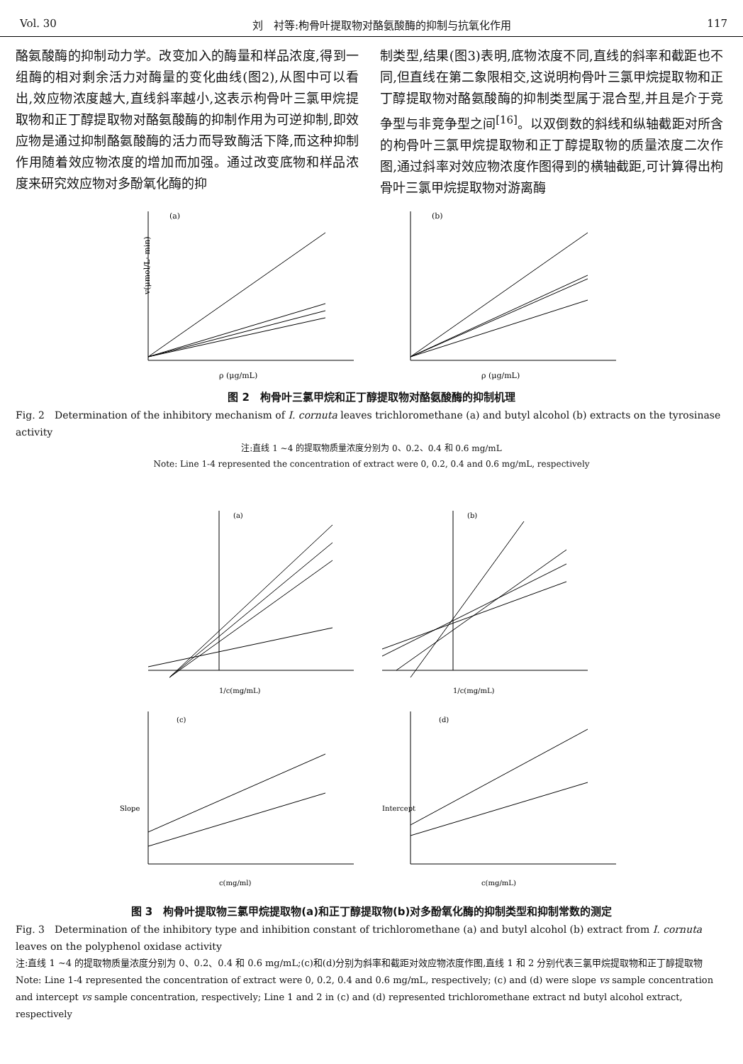Vol. 30 刘　衬等:枸骨叶提取物对酪氨酸酶的抑制与抗氧化作用 117
酪氨酸酶的抑制动力学。改变加入的酶量和样品浓度,得到一组酶的相对剩余活力对酶量的变化曲线(图2),从图中可以看出,效应物浓度越大,直线斜率越小,这表示枸骨叶三氯甲烷提取物和正丁醇提取物对酪氨酸酶的抑制作用为可逆抑制,即效应物是通过抑制酪氨酸酶的活力而导致酶活下降,而这种抑制作用随着效应物浓度的增加而加强。通过改变底物和样品浓度来研究效应物对多酚氧化酶的抑
制类型,结果(图3)表明,底物浓度不同,直线的斜率和截距也不同,但直线在第二象限相交,这说明枸骨叶三氯甲烷提取物和正丁醇提取物对酪氨酸酶的抑制类型属于混合型,并且是介于竞争型与非竞争型之间<sup>[16]</sup>。以双倒数的斜线和纵轴截距对所含的枸骨叶三氯甲烷提取物和正丁醇提取物的质量浓度二次作图,通过斜率对效应物浓度作图得到的横轴截距,可计算得出枸骨叶三氯甲烷提取物对游离酶
(a)
v(μmol/L· min)
ρ (μg/mL)
(b)
ρ (μg/mL)
图 2　枸骨叶三氯甲烷和正丁醇提取物对酪氨酸酶的抑制机理
Fig. 2　Determination of the inhibitory mechanism of I. cornuta leaves trichloromethane (a) and butyl alcohol (b) extracts on the tyrosinase activity
注:直线 1 ~4 的提取物质量浓度分别为 0、0.2、0.4 和 0.6 mg/mL
Note: Line 1-4 represented the concentration of extract were 0, 0.2, 0.4 and 0.6 mg/mL, respectively
(a)
1/c(mg/mL)
(b)
1/c(mg/mL)
(c)
Slope
c(mg/ml)
(d)
Intercept
c(mg/mL)
图 3　枸骨叶提取物三氯甲烷提取物(a)和正丁醇提取物(b)对多酚氧化酶的抑制类型和抑制常数的测定
Fig. 3　Determination of the inhibitory type and inhibition constant of trichloromethane (a) and butyl alcohol (b) extract from I. cornuta leaves on the polyphenol oxidase activity
注:直线 1 ~4 的提取物质量浓度分别为 0、0.2、0.4 和 0.6 mg/mL;(c)和(d)分别为斜率和截距对效应物浓度作图,直线 1 和 2 分别代表三氯甲烷提取物和正丁醇提取物
Note: Line 1-4 represented the concentration of extract were 0, 0.2, 0.4 and 0.6 mg/mL, respectively; (c) and (d) were slope vs sample concentration and intercept vs sample concentration, respectively; Line 1 and 2 in (c) and (d) represented trichloromethane extract nd butyl alcohol extract, respectively